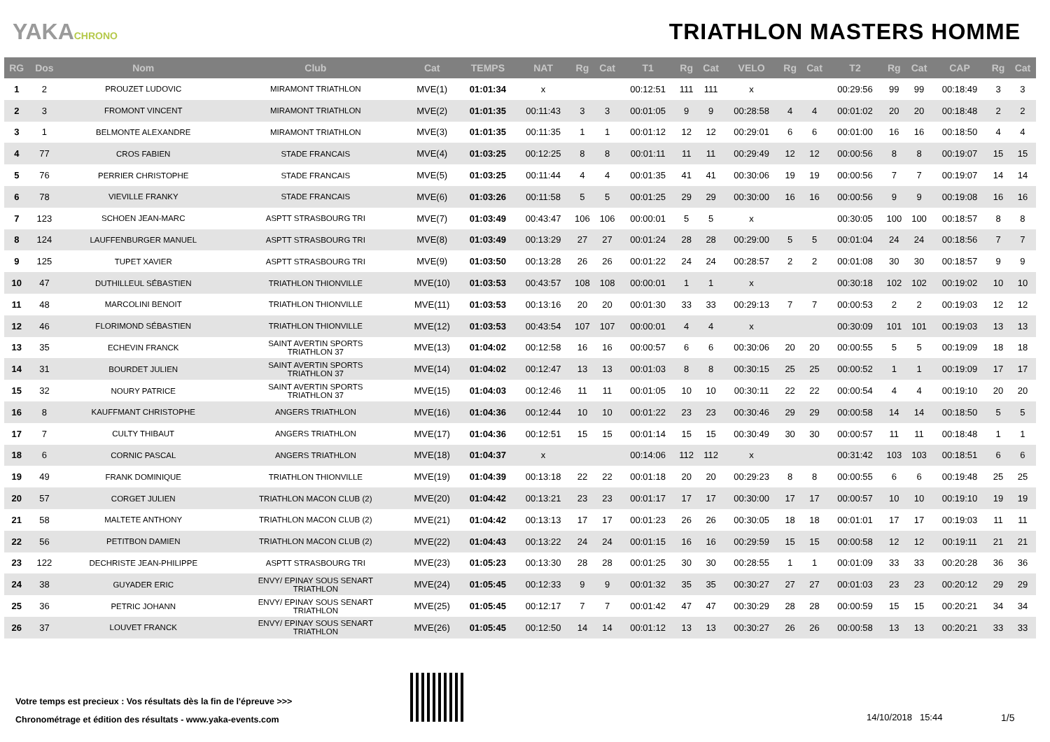YAKACHRONO
TRIATHLON MASTERS HOMME
| RG | Dos | Nom | Club | Cat | TEMPS | NAT | Rg | Cat | T1 | Rg | Cat | VELO | Rg | Cat | T2 | Rg | Cat | CAP | Rg | Cat |
| --- | --- | --- | --- | --- | --- | --- | --- | --- | --- | --- | --- | --- | --- | --- | --- | --- | --- | --- | --- | --- |
| 1 | 2 | PROUZET LUDOVIC | MIRAMONT TRIATHLON | MVE(1) | 01:01:34 | x | | | 00:12:51 | 111 | 111 | x | | | 00:29:56 | 99 | 99 | 00:18:49 | 3 | 3 |
| 2 | 3 | FROMONT VINCENT | MIRAMONT TRIATHLON | MVE(2) | 01:01:35 | 00:11:43 | 3 | 3 | 00:01:05 | 9 | 9 | 00:28:58 | 4 | 4 | 00:01:02 | 20 | 20 | 00:18:48 | 2 | 2 |
| 3 | 1 | BELMONTE ALEXANDRE | MIRAMONT TRIATHLON | MVE(3) | 01:01:35 | 00:11:35 | 1 | 1 | 00:01:12 | 12 | 12 | 00:29:01 | 6 | 6 | 00:01:00 | 16 | 16 | 00:18:50 | 4 | 4 |
| 4 | 77 | CROS FABIEN | STADE FRANCAIS | MVE(4) | 01:03:25 | 00:12:25 | 8 | 8 | 00:01:11 | 11 | 11 | 00:29:49 | 12 | 12 | 00:00:56 | 8 | 8 | 00:19:07 | 15 | 15 |
| 5 | 76 | PERRIER CHRISTOPHE | STADE FRANCAIS | MVE(5) | 01:03:25 | 00:11:44 | 4 | 4 | 00:01:35 | 41 | 41 | 00:30:06 | 19 | 19 | 00:00:56 | 7 | 7 | 00:19:07 | 14 | 14 |
| 6 | 78 | VIEVILLE FRANKY | STADE FRANCAIS | MVE(6) | 01:03:26 | 00:11:58 | 5 | 5 | 00:01:25 | 29 | 29 | 00:30:00 | 16 | 16 | 00:00:56 | 9 | 9 | 00:19:08 | 16 | 16 |
| 7 | 123 | SCHOEN JEAN-MARC | ASPTT STRASBOURG TRI | MVE(7) | 01:03:49 | 00:43:47 | 106 | 106 | 00:00:01 | 5 | 5 | x | | | 00:30:05 | 100 | 100 | 00:18:57 | 8 | 8 |
| 8 | 124 | LAUFFENBURGER MANUEL | ASPTT STRASBOURG TRI | MVE(8) | 01:03:49 | 00:13:29 | 27 | 27 | 00:01:24 | 28 | 28 | 00:29:00 | 5 | 5 | 00:01:04 | 24 | 24 | 00:18:56 | 7 | 7 |
| 9 | 125 | TUPET XAVIER | ASPTT STRASBOURG TRI | MVE(9) | 01:03:50 | 00:13:28 | 26 | 26 | 00:01:22 | 24 | 24 | 00:28:57 | 2 | 2 | 00:01:08 | 30 | 30 | 00:18:57 | 9 | 9 |
| 10 | 47 | DUTHILLEUL SÉBASTIEN | TRIATHLON THIONVILLE | MVE(10) | 01:03:53 | 00:43:57 | 108 | 108 | 00:00:01 | 1 | 1 | x | | | 00:30:18 | 102 | 102 | 00:19:02 | 10 | 10 |
| 11 | 48 | MARCOLINI BENOIT | TRIATHLON THIONVILLE | MVE(11) | 01:03:53 | 00:13:16 | 20 | 20 | 00:01:30 | 33 | 33 | 00:29:13 | 7 | 7 | 00:00:53 | 2 | 2 | 00:19:03 | 12 | 12 |
| 12 | 46 | FLORIMOND SÉBASTIEN | TRIATHLON THIONVILLE | MVE(12) | 01:03:53 | 00:43:54 | 107 | 107 | 00:00:01 | 4 | 4 | x | | | 00:30:09 | 101 | 101 | 00:19:03 | 13 | 13 |
| 13 | 35 | ECHEVIN FRANCK | SAINT AVERTIN SPORTS TRIATHLON 37 | MVE(13) | 01:04:02 | 00:12:58 | 16 | 16 | 00:00:57 | 6 | 6 | 00:30:06 | 20 | 20 | 00:00:55 | 5 | 5 | 00:19:09 | 18 | 18 |
| 14 | 31 | BOURDET JULIEN | SAINT AVERTIN SPORTS TRIATHLON 37 | MVE(14) | 01:04:02 | 00:12:47 | 13 | 13 | 00:01:03 | 8 | 8 | 00:30:15 | 25 | 25 | 00:00:52 | 1 | 1 | 00:19:09 | 17 | 17 |
| 15 | 32 | NOURY PATRICE | SAINT AVERTIN SPORTS TRIATHLON 37 | MVE(15) | 01:04:03 | 00:12:46 | 11 | 11 | 00:01:05 | 10 | 10 | 00:30:11 | 22 | 22 | 00:00:54 | 4 | 4 | 00:19:10 | 20 | 20 |
| 16 | 8 | KAUFFMANT CHRISTOPHE | ANGERS TRIATHLON | MVE(16) | 01:04:36 | 00:12:44 | 10 | 10 | 00:01:22 | 23 | 23 | 00:30:46 | 29 | 29 | 00:00:58 | 14 | 14 | 00:18:50 | 5 | 5 |
| 17 | 7 | CULTY THIBAUT | ANGERS TRIATHLON | MVE(17) | 01:04:36 | 00:12:51 | 15 | 15 | 00:01:14 | 15 | 15 | 00:30:49 | 30 | 30 | 00:00:57 | 11 | 11 | 00:18:48 | 1 | 1 |
| 18 | 6 | CORNIC PASCAL | ANGERS TRIATHLON | MVE(18) | 01:04:37 | x | | | 00:14:06 | 112 | 112 | x | | | 00:31:42 | 103 | 103 | 00:18:51 | 6 | 6 |
| 19 | 49 | FRANK DOMINIQUE | TRIATHLON THIONVILLE | MVE(19) | 01:04:39 | 00:13:18 | 22 | 22 | 00:01:18 | 20 | 20 | 00:29:23 | 8 | 8 | 00:00:55 | 6 | 6 | 00:19:48 | 25 | 25 |
| 20 | 57 | CORGET JULIEN | TRIATHLON MACON CLUB (2) | MVE(20) | 01:04:42 | 00:13:21 | 23 | 23 | 00:01:17 | 17 | 17 | 00:30:00 | 17 | 17 | 00:00:57 | 10 | 10 | 00:19:10 | 19 | 19 |
| 21 | 58 | MALTETE ANTHONY | TRIATHLON MACON CLUB (2) | MVE(21) | 01:04:42 | 00:13:13 | 17 | 17 | 00:01:23 | 26 | 26 | 00:30:05 | 18 | 18 | 00:01:01 | 17 | 17 | 00:19:03 | 11 | 11 |
| 22 | 56 | PETITBON DAMIEN | TRIATHLON MACON CLUB (2) | MVE(22) | 01:04:43 | 00:13:22 | 24 | 24 | 00:01:15 | 16 | 16 | 00:29:59 | 15 | 15 | 00:00:58 | 12 | 12 | 00:19:11 | 21 | 21 |
| 23 | 122 | DECHRISTE JEAN-PHILIPPE | ASPTT STRASBOURG TRI | MVE(23) | 01:05:23 | 00:13:30 | 28 | 28 | 00:01:25 | 30 | 30 | 00:28:55 | 1 | 1 | 00:01:09 | 33 | 33 | 00:20:28 | 36 | 36 |
| 24 | 38 | GUYADER ERIC | ENVY/ EPINAY SOUS SENART TRIATHLON | MVE(24) | 01:05:45 | 00:12:33 | 9 | 9 | 00:01:32 | 35 | 35 | 00:30:27 | 27 | 27 | 00:01:03 | 23 | 23 | 00:20:12 | 29 | 29 |
| 25 | 36 | PETRIC JOHANN | ENVY/ EPINAY SOUS SENART TRIATHLON | MVE(25) | 01:05:45 | 00:12:17 | 7 | 7 | 00:01:42 | 47 | 47 | 00:30:29 | 28 | 28 | 00:00:59 | 15 | 15 | 00:20:21 | 34 | 34 |
| 26 | 37 | LOUVET FRANCK | ENVY/ EPINAY SOUS SENART TRIATHLON | MVE(26) | 01:05:45 | 00:12:50 | 14 | 14 | 00:01:12 | 13 | 13 | 00:30:27 | 26 | 26 | 00:00:58 | 13 | 13 | 00:20:21 | 33 | 33 |
Votre temps est precieux : Vos résultats dès la fin de l'épreuve >>>
Chronométrage et édition des résultats - www.yaka-events.com
14/10/2018 15:44 1/5